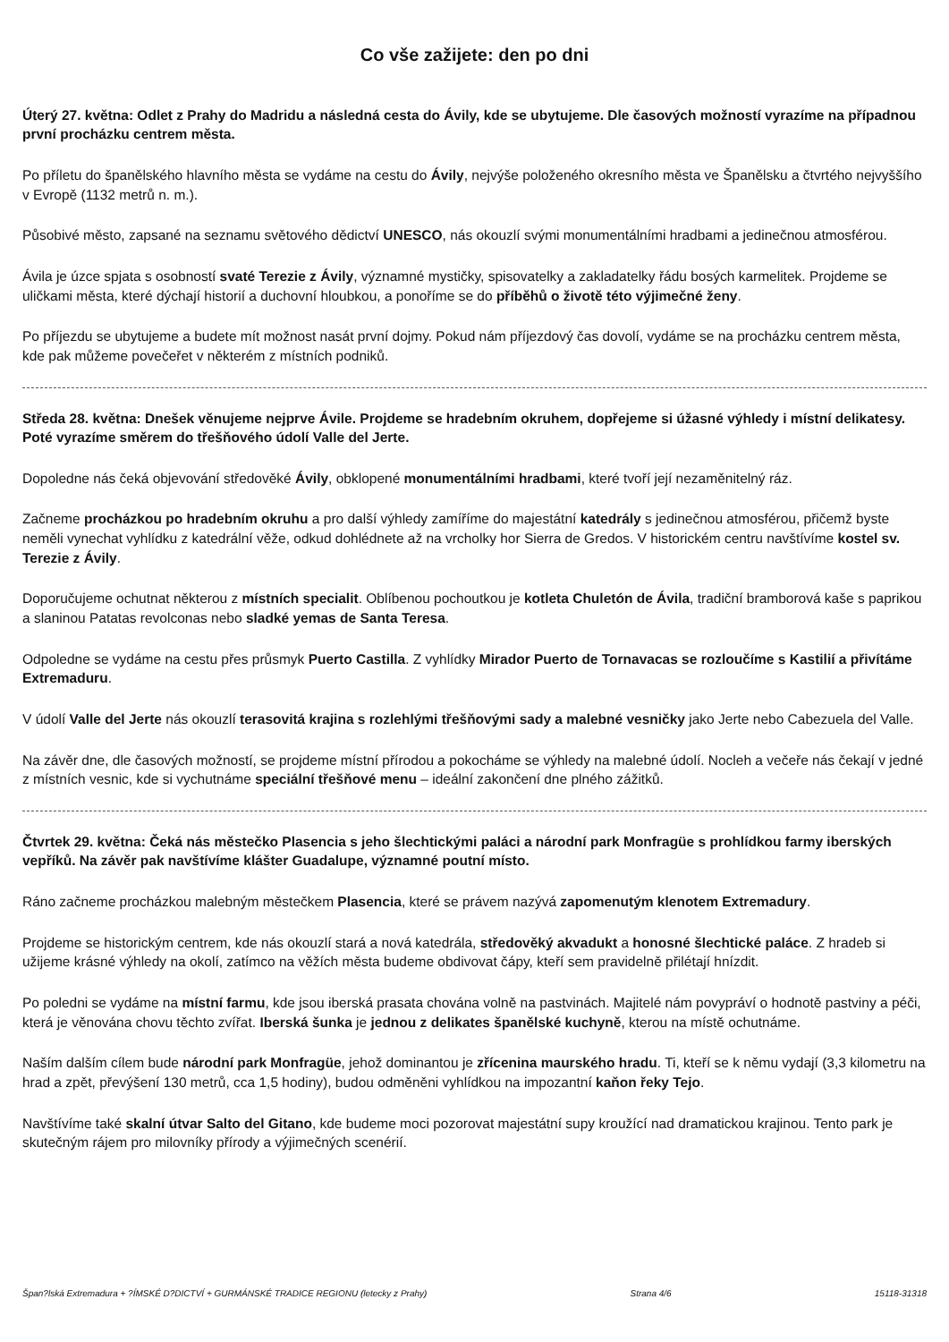Co vše zažijete: den po dni
Úterý 27. května: Odlet z Prahy do Madridu a následná cesta do Ávily, kde se ubytujeme. Dle časových možností vyrazíme na případnou první procházku centrem města.
Po příletu do španělského hlavního města se vydáme na cestu do Ávily, nejvýše položeného okresního města ve Španělsku a čtvrtého nejvyššího v Evropě (1132 metrů n. m.).
Působivé město, zapsané na seznamu světového dědictví UNESCO, nás okouzlí svými monumentálními hradbami a jedinečnou atmosférou.
Ávila je úzce spjata s osobností svaté Terezie z Ávily, významné mystičky, spisovatelky a zakladatelky řádu bosých karmelitek. Projdeme se uličkami města, které dýchají historií a duchovní hloubkou, a ponoříme se do příběhů o životě této výjimečné ženy.
Po příjezdu se ubytujeme a budete mít možnost nasát první dojmy. Pokud nám příjezdový čas dovolí, vydáme se na procházku centrem města, kde pak můžeme povečeřet v některém z místních podniků.
Středa 28. května: Dnešek věnujeme nejprve Ávile. Projdeme se hradebním okruhem, dopřejeme si úžasné výhledy i místní delikatesy. Poté vyrazíme směrem do třešňového údolí Valle del Jerte.
Dopoledne nás čeká objevování středověké Ávily, obklopené monumentálními hradbami, které tvoří její nezaměnitelný ráz.
Začneme procházkou po hradebním okruhu a pro další výhledy zamíříme do majestátní katedrály s jedinečnou atmosférou, přičemž byste neměli vynechat vyhlídku z katedrální věže, odkud dohlédnete až na vrcholky hor Sierra de Gredos. V historickém centru navštívíme kostel sv. Terezie z Ávily.
Doporučujeme ochutnat některou z místních specialit. Oblíbenou pochoutkou je kotleta Chuletón de Ávila, tradiční bramborová kaše s paprikou a slaninou Patatas revolconas nebo sladké yemas de Santa Teresa.
Odpoledne se vydáme na cestu přes průsmyk Puerto Castilla. Z vyhlídky Mirador Puerto de Tornavacas se rozloučíme s Kastilií a přivítáme Extremaduru.
V údolí Valle del Jerte nás okouzlí terasovitá krajina s rozlehlými třešňovými sady a malebné vesničky jako Jerte nebo Cabezuela del Valle.
Na závěr dne, dle časových možností, se projdeme místní přírodou a pokocháme se výhledy na malebné údolí. Nocleh a večeře nás čekají v jedné z místních vesnic, kde si vychutnáme speciální třešňové menu – ideální zakončení dne plného zážitků.
Čtvrtek 29. května: Čeká nás městečko Plasencia s jeho šlechtickými paláci a národní park Monfragüe s prohlídkou farmy iberských vepříků. Na závěr pak navštívíme klášter Guadalupe, významné poutní místo.
Ráno začneme procházkou malebným městečkem Plasencia, které se právem nazývá zapomenutým klenotem Extremadury.
Projdeme se historickým centrem, kde nás okouzlí stará a nová katedrála, středověký akvadukt a honosné šlechtické paláce. Z hradeb si užijeme krásné výhledy na okolí, zatímco na věžích města budeme obdivovat čápy, kteří sem pravidelně přilétají hnízdit.
Po poledni se vydáme na místní farmu, kde jsou iberská prasata chována volně na pastvinách. Majitelé nám povypráví o hodnotě pastviny a péči, která je věnována chovu těchto zvířat. Iberská šunka je jednou z delikates španělské kuchyně, kterou na místě ochutnáme.
Naším dalším cílem bude národní park Monfragüe, jehož dominantou je zřícenina maurského hradu. Ti, kteří se k němu vydají (3,3 kilometru na hrad a zpět, převýšení 130 metrů, cca 1,5 hodiny), budou odměněni vyhlídkou na impozantní kaňon řeky Tejo.
Navštívíme také skalní útvar Salto del Gitano, kde budeme moci pozorovat majestátní supy kroužící nad dramatickou krajinou. Tento park je skutečným rájem pro milovníky přírody a výjimečných scenérií.
Špan?lská Extremadura + ?ÍMSKÉ D?DICTVÍ + GURMÁNSKÉ TRADICE REGIONU (letecky z Prahy) Strana 4/6 15118-31318